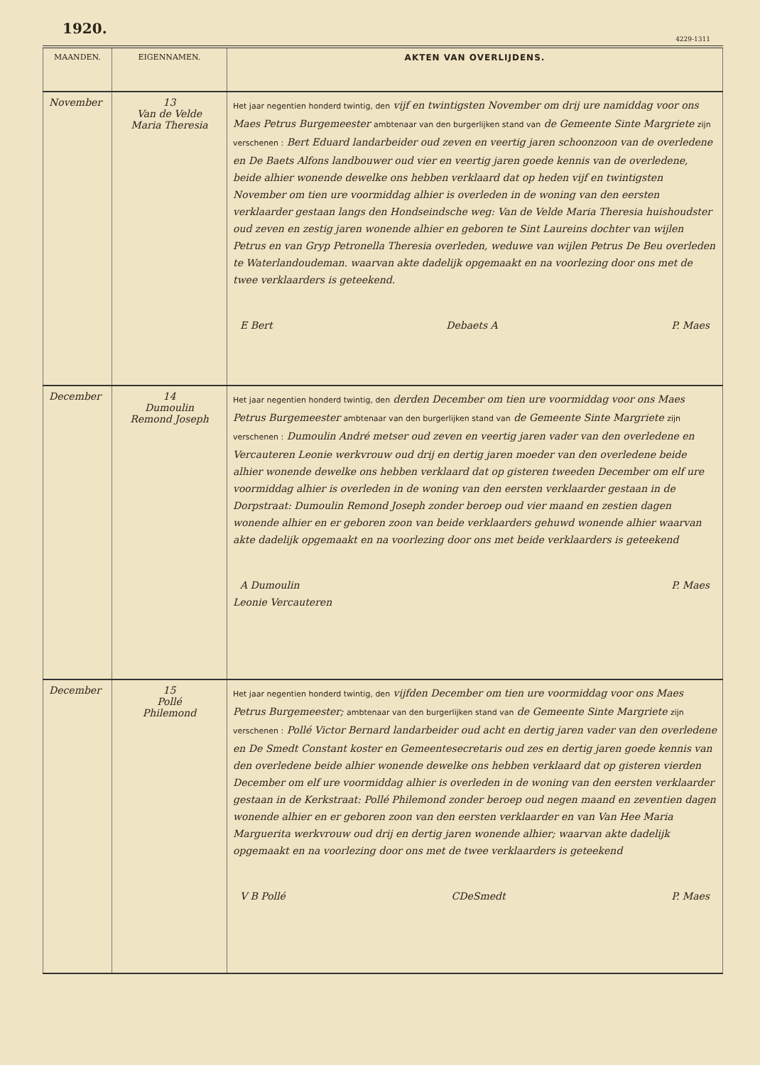1920. 4229-1311
| MAANDEN. | EIGENNAMEN. | AKTEN VAN OVERLIJDENS. |
| --- | --- | --- |
| November | 13 Van de Velde Maria Theresia | Het jaar negentien honderd twintig, den vijf en twintigsten November om drij ure namiddag voor ons Maes Petrus Burgemeester ambtenaar van den burgerlijken stand van de Gemeente Sinte Margriete zijn verschenen : Bert Eduard landarbeider oud zeven en veertig jaren schoonzoon van de overledene en De Baets Alfons landbouwer oud vier en veertig jaren goede kennis van de overledene, beide alhier wonende dewelke ons hebben verklaard dat op heden vijf en twintigsten November om tien ure voormiddag alhier is overleden in de woning van den eersten verklaarder gestaan langs den Hondseindsche weg: Van de Velde Maria Theresia huishoudster oud zeven en zestig jaren wonende alhier en geboren te Sint Laureins dochter van wijlen Petrus en van Gryp Petronella Theresia overleden, weduwe van wijlen Petrus De Beu overleden te Waterlandoudeman. waarvan akte dadelijk opgemaakt en na voorlezing door ons met de twee verklaarders is geteekend. E Bert Debaets A P. Maes |
| December | 14 Dumoulin Remond Joseph | Het jaar negentien honderd twintig, den derden December om tien ure voormiddag voor ons Maes Petrus Burgemeester ambtenaar van den burgerlijken stand van de Gemeente Sinte Margriete zijn verschenen : Dumoulin André metser oud zeven en veertig jaren vader van den overledene en Vercauteren Leonie werkvrouw oud drij en dertig jaren moeder van den overledene beide alhier wonende dewelke ons hebben verklaard dat op gisteren tweeden December om elf ure voormiddag alhier is overleden in de woning van den eersten verklaarder gestaan in de Dorpstraat: Dumoulin Remond Joseph zonder beroep oud vier maand en zestien dagen wonende alhier en er geboren zoon van beide verklaarders gehuwd wonende alhier waarvan akte dadelijk opgemaakt en na voorlezing door ons met beide verklaarders is geteekend A Dumoulin P. Maes Leonie Vercauteren |
| December | 15 Pollé Philemond | Het jaar negentien honderd twintig, den vijfden December om tien ure voormiddag voor ons Maes Petrus Burgemeester; ambtenaar van den burgerlijken stand van de Gemeente Sinte Margriete zijn verschenen : Pollé Victor Bernard landarbeider oud acht en dertig jaren vader van den overledene en De Smedt Constant koster en Gemeentesecretaris oud zes en dertig jaren goede kennis van den overledene beide alhier wonende dewelke ons hebben verklaard dat op gisteren vierden December om elf ure voormiddag alhier is overleden in de woning van den eersten verklaarder gestaan in de Kerkstraat: Pollé Philemond zonder beroep oud negen maand en zeventien dagen wonende alhier en er geboren zoon van den eersten verklaarder en van Van Hee Maria Marguerita werkvrouw oud drij en dertig jaren wonende alhier; waarvan akte dadelijk opgemaakt en na voorlezing door ons met de twee verklaarders is geteekend V B Pollé CDeSmedt P. Maes |